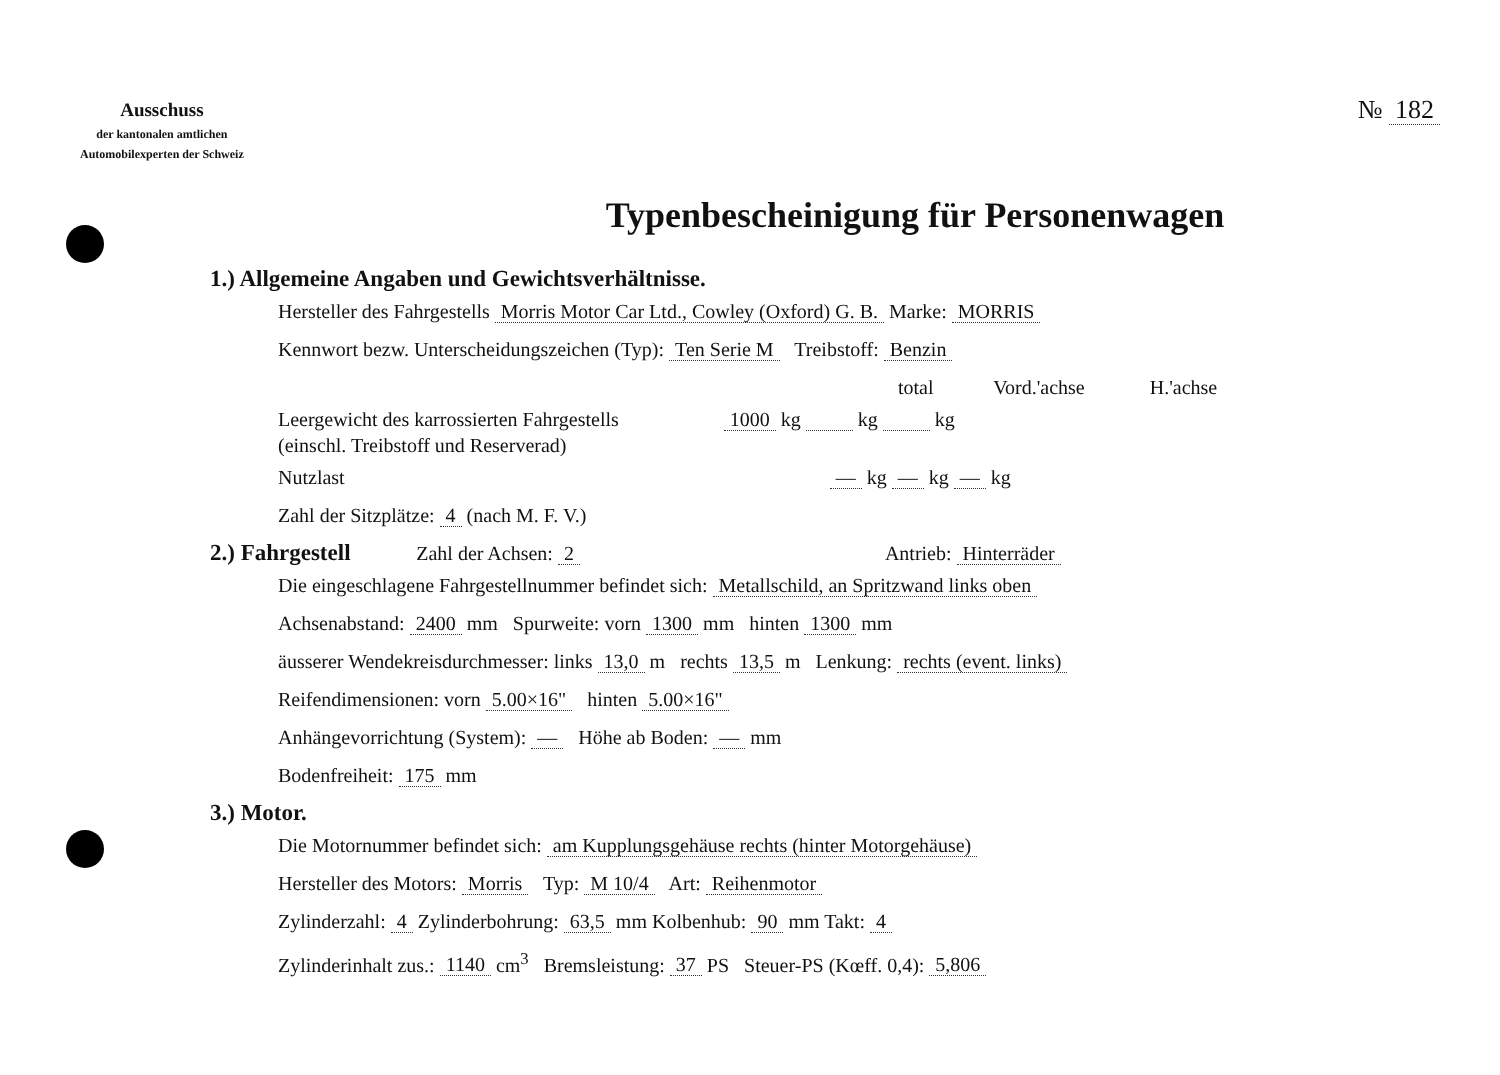Ausschuss
der kantonalen amtlichen
Automobilexperten der Schweiz
№ 182
Typenbescheinigung für Personenwagen
1.) Allgemeine Angaben und Gewichtsverhältnisse.
Hersteller des Fahrgestells Morris Motor Car Ltd., Cowley (Oxford) G. B. Marke: MORRIS
Kennwort bezw. Unterscheidungszeichen (Typ): Ten Serie M Treibstoff: Benzin
total Vord.'achse H.'achse
Leergewicht des karrossierten Fahrgestells 1000 kg kg kg
(einschl. Treibstoff und Reserverad)
Nutzlast — kg — kg — kg
Zahl der Sitzplätze: 4 (nach M. F. V.)
2.) Fahrgestell Zahl der Achsen: 2 Antrieb: Hinterräder
Die eingeschlagene Fahrgestellnummer befindet sich: Metallschild, an Spritzwand links oben
Achsenabstand: 2400 mm Spurweite: vorn 1300 mm hinten 1300 mm
äusserer Wendekreisdurchmesser: links 13,0 m rechts 13,5 m Lenkung: rechts (event. links)
Reifendimensionen: vorn 5.00×16" hinten 5.00×16"
Anhängevorrichtung (System): — Höhe ab Boden: — mm
Bodenfreiheit: 175 mm
3.) Motor.
Die Motornummer befindet sich: am Kupplungsgehäuse rechts (hinter Motorgehäuse)
Hersteller des Motors: Morris Typ: M 10/4 Art: Reihenmotor
Zylinderzahl: 4 Zylinderbohrung: 63,5 mm Kolbenhub: 90 mm Takt: 4
Zylinderinhalt zus.: 1140 cm<sup>3</sup> Bremsleistung: 37 PS Steuer-PS (Kœff. 0,4): 5,806